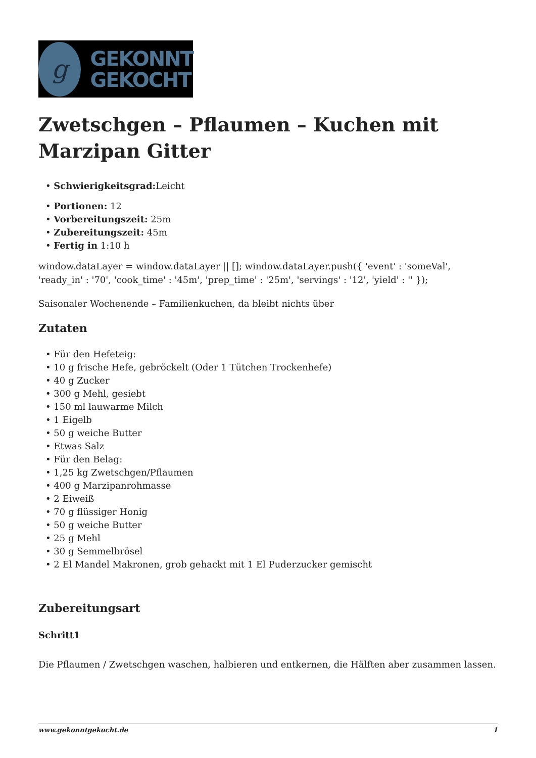g
GEKONNT
GEKOCHT
Zwetschgen – Pflaumen – Kuchen mit Marzipan Gitter
• Schwierigkeitsgrad: Leicht
• Portionen: 12
• Vorbereitungszeit: 25m
• Zubereitungszeit: 45m
• Fertig in 1:10 h
window.dataLayer = window.dataLayer || []; window.dataLayer.push({ 'event' : 'someVal', 'ready_in' : '70', 'cook_time' : '45m', 'prep_time' : '25m', 'servings' : '12', 'yield' : '' });
Saisonaler Wochenende – Familienkuchen, da bleibt nichts über
Zutaten
• Für den Hefeteig:
• 10 g frische Hefe, gebröckelt (Oder 1 Tütchen Trockenhefe)
• 40 g Zucker
• 300 g Mehl, gesiebt
• 150 ml lauwarme Milch
• 1 Eigelb
• 50 g weiche Butter
• Etwas Salz
• Für den Belag:
• 1,25 kg Zwetschgen/Pflaumen
• 400 g Marzipanrohmasse
• 2 Eiweiß
• 70 g flüssiger Honig
• 50 g weiche Butter
• 25 g Mehl
• 30 g Semmelbrösel
• 2 El Mandel Makronen, grob gehackt mit 1 El Puderzucker gemischt
Zubereitungsart
Schritt1
Die Pflaumen / Zwetschgen waschen, halbieren und entkernen, die Hälften aber zusammen lassen.
www.gekonntgekocht.de 1